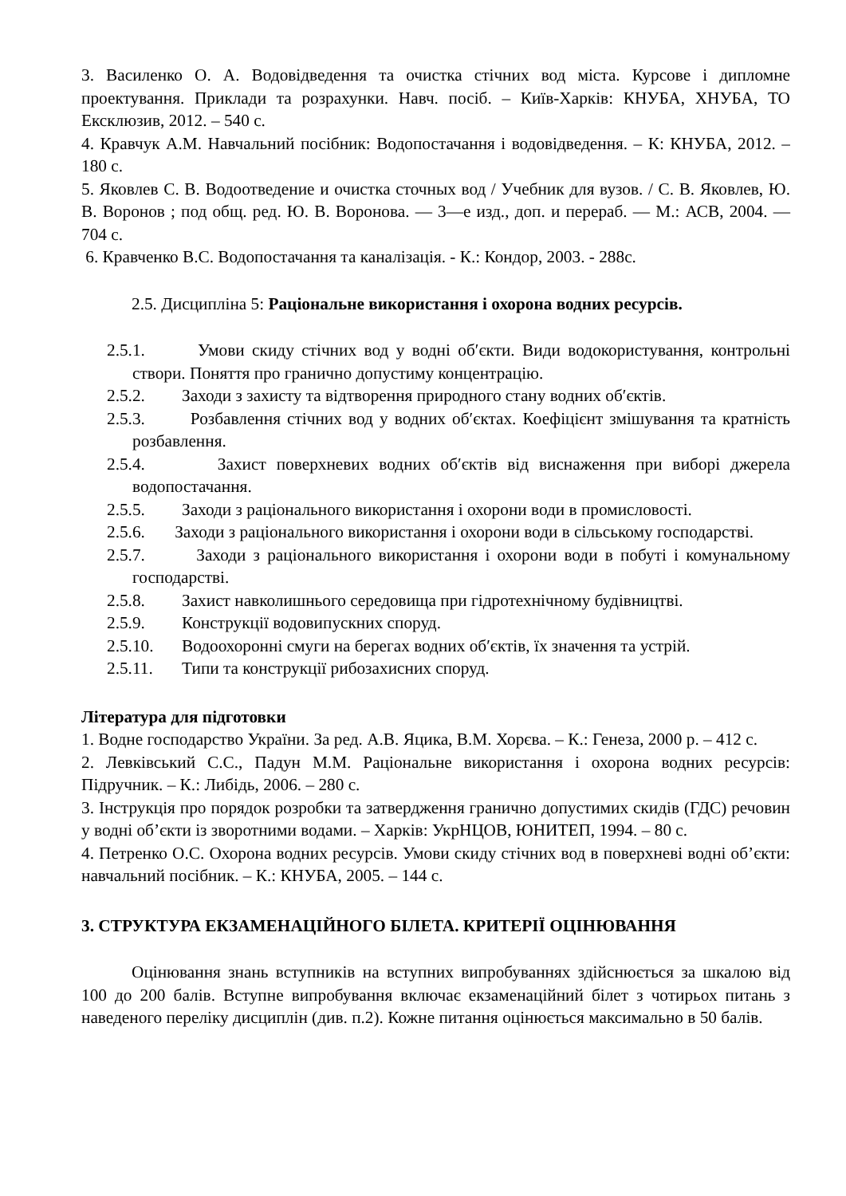3. Василенко О. А. Водовідведення та очистка стічних вод міста. Курсове і дипломне проектування. Приклади та розрахунки. Навч. посіб. – Київ-Харків: КНУБА, ХНУБА, ТО Ексклюзив, 2012. – 540 с.
4. Кравчук А.М. Навчальний посібник: Водопостачання і водовідведення. – К: КНУБА, 2012. – 180 с.
5. Яковлев С. В. Водоотведение и очистка сточных вод / Учебник для вузов. / С. В. Яковлев, Ю. В. Воронов ; под общ. ред. Ю. В. Воронова. — 3—е изд., доп. и перераб. — М.: АСВ, 2004. — 704 с.
6. Кравченко В.С. Водопостачання та каналізація. - К.: Кондор, 2003. - 288с.
2.5. Дисципліна 5: Раціональне використання і охорона водних ресурсів.
2.5.1. Умови скиду стічних вод у водні об′єкти. Види водокористування, контрольні створи. Поняття про гранично допустиму концентрацію.
2.5.2. Заходи з захисту та відтворення природного стану водних об′єктів.
2.5.3. Розбавлення стічних вод у водних об′єктах. Коефіцієнт змішування та кратність розбавлення.
2.5.4. Захист поверхневих водних об′єктів від виснаження при виборі джерела водопостачання.
2.5.5. Заходи з раціонального використання і охорони води в промисловості.
2.5.6. Заходи з раціонального використання і охорони води в сільському господарстві.
2.5.7. Заходи з раціонального використання і охорони води в побуті і комунальному господарстві.
2.5.8. Захист навколишнього середовища при гідротехнічному будівництві.
2.5.9. Конструкції водовипускних споруд.
2.5.10. Водоохоронні смуги на берегах водних об′єктів, їх значення та устрій.
2.5.11. Типи та конструкції рибозахисних споруд.
Література для підготовки
1. Водне господарство України. За ред. А.В. Яцика, В.М. Хорєва. – К.: Генеза, 2000 р. – 412 с.
2. Левківський С.С., Падун М.М. Раціональне використання і охорона водних ресурсів: Підручник. – К.: Либідь, 2006. – 280 с.
3. Інструкція про порядок розробки та затвердження гранично допустимих скидів (ГДС) речовин у водні об’єкти із зворотними водами. – Харків: УкрНЦОВ, ЮНИТЕП, 1994. – 80 с.
4. Петренко О.С. Охорона водних ресурсів. Умови скиду стічних вод в поверхневі водні об’єкти: навчальний посібник. – К.: КНУБА, 2005. – 144 с.
3. СТРУКТУРА ЕКЗАМЕНАЦІЙНОГО БІЛЕТА. КРИТЕРІЇ ОЦІНЮВАННЯ
Оцінювання знань вступників на вступних випробуваннях здійснюється за шкалою від 100 до 200 балів. Вступне випробування включає екзаменаційний білет з чотирьох питань з наведеного переліку дисциплін (див. п.2). Кожне питання оцінюється максимально в 50 балів.